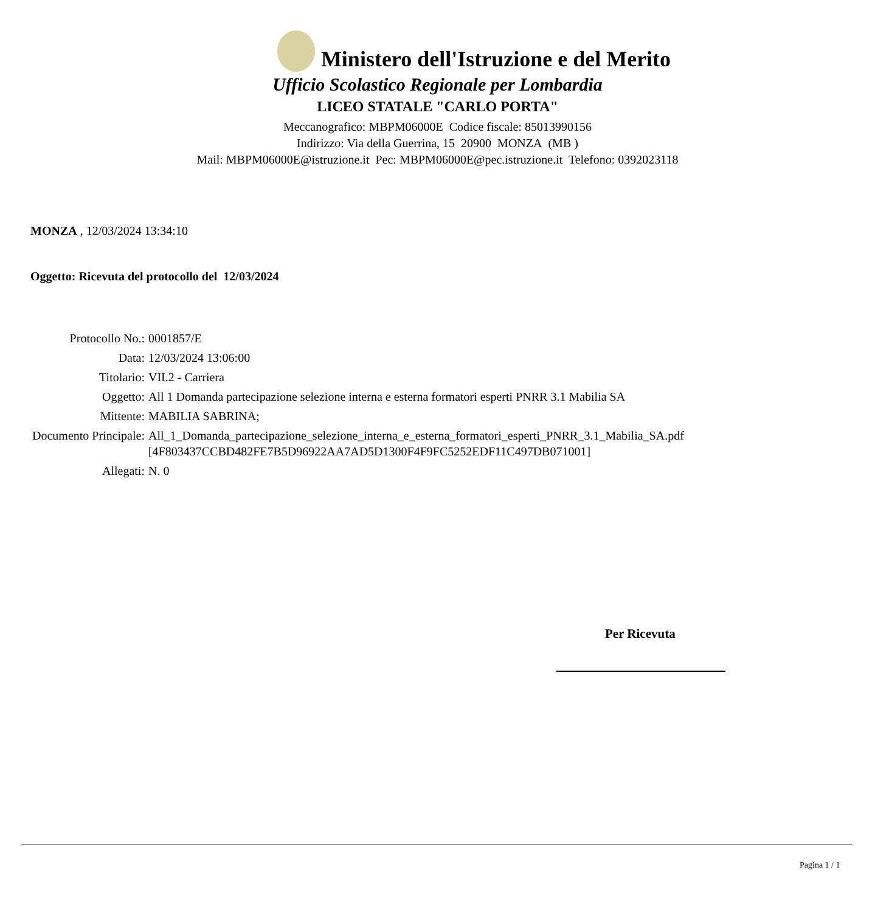Ministero dell'Istruzione e del Merito
Ufficio Scolastico Regionale per Lombardia
LICEO STATALE "CARLO PORTA"
Meccanografico: MBPM06000E Codice fiscale: 85013990156
Indirizzo: Via della Guerrina, 15 20900 MONZA (MB )
Mail: MBPM06000E@istruzione.it Pec: MBPM06000E@pec.istruzione.it Telefono: 0392023118
MONZA , 12/03/2024 13:34:10
Oggetto: Ricevuta del protocollo del 12/03/2024
| Protocollo No.: | 0001857/E |
| Data: | 12/03/2024 13:06:00 |
| Titolario: | VII.2 - Carriera |
| Oggetto: | All 1 Domanda partecipazione selezione interna e esterna formatori esperti PNRR 3.1 Mabilia SA |
| Mittente: | MABILIA SABRINA; |
| Documento Principale: | All_1_Domanda_partecipazione_selezione_interna_e_esterna_formatori_esperti_PNRR_3.1_Mabilia_SA.pdf [4F803437CCBD482FE7B5D96922AA7AD5D1300F4F9FC5252EDF11C497DB071001] |
| Allegati: | N. 0 |
Per Ricevuta
Pagina 1 / 1